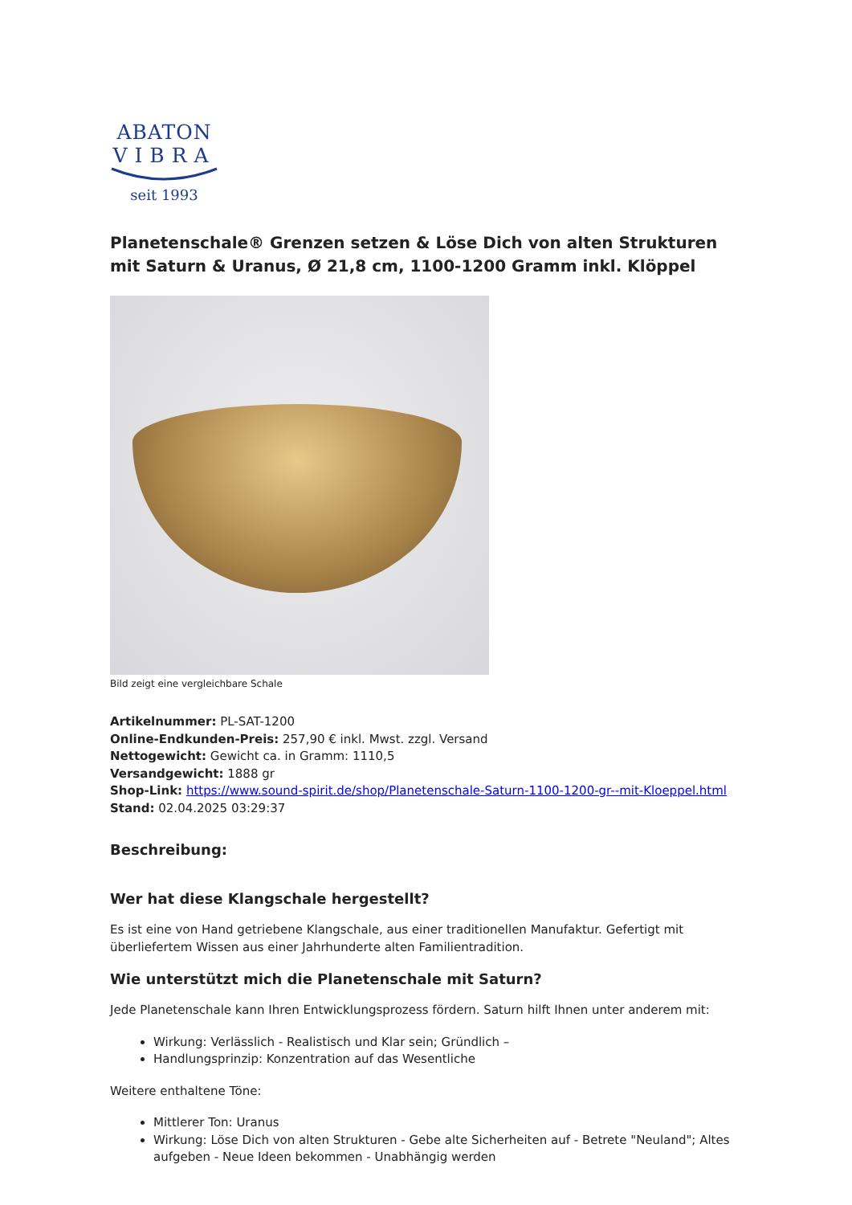ABATON
VIBRA
seit 1993
Planetenschale® Grenzen setzen & Löse Dich von alten Strukturen mit Saturn & Uranus, Ø 21,8 cm, 1100-1200 Gramm inkl. Klöppel
Bild zeigt eine vergleichbare Schale
Artikelnummer: PL-SAT-1200
Online-Endkunden-Preis: 257,90 € inkl. Mwst. zzgl. Versand
Nettogewicht: Gewicht ca. in Gramm: 1110,5
Versandgewicht: 1888 gr
Shop-Link: https://www.sound-spirit.de/shop/Planetenschale-Saturn-1100-1200-gr--mit-Kloeppel.html
Stand: 02.04.2025 03:29:37
Beschreibung:
Wer hat diese Klangschale hergestellt?
Es ist eine von Hand getriebene Klangschale, aus einer traditionellen Manufaktur. Gefertigt mit überliefertem Wissen aus einer Jahrhunderte alten Familientradition.
Wie unterstützt mich die Planetenschale mit Saturn?
Jede Planetenschale kann Ihren Entwicklungsprozess fördern. Saturn hilft Ihnen unter anderem mit:
Wirkung: Verlässlich - Realistisch und Klar sein; Gründlich –
Handlungsprinzip: Konzentration auf das Wesentliche
Weitere enthaltene Töne:
Mittlerer Ton: Uranus
Wirkung: Löse Dich von alten Strukturen - Gebe alte Sicherheiten auf - Betrete "Neuland"; Altes aufgeben - Neue Ideen bekommen - Unabhängig werden